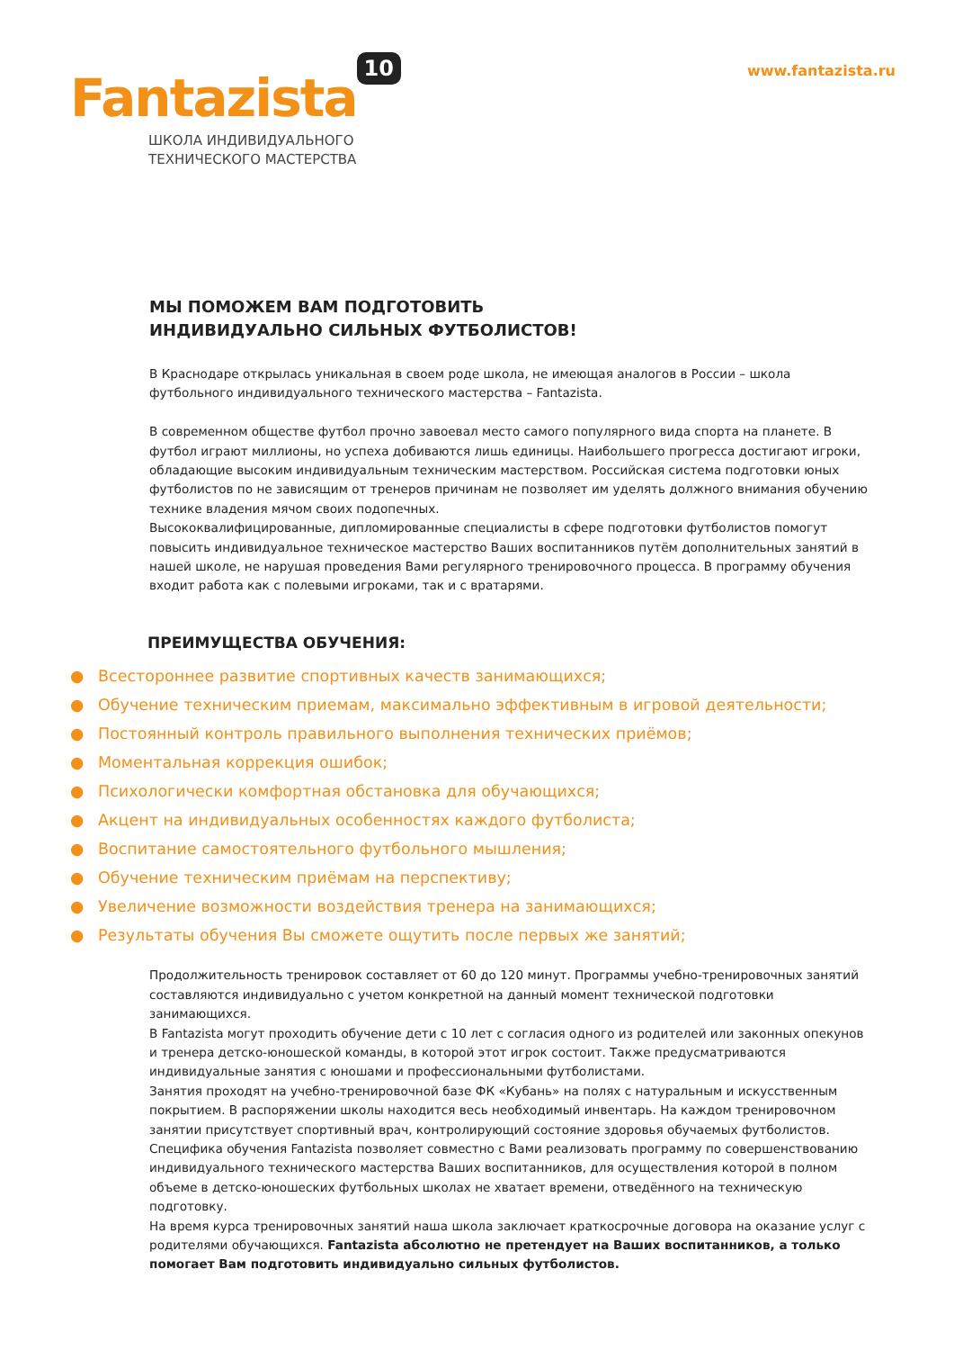Fantazista 10
ШКОЛА ИНДИВИДУАЛЬНОГО
ТЕХНИЧЕСКОГО МАСТЕРСТВА
www.fantazista.ru
МЫ ПОМОЖЕМ ВАМ ПОДГОТОВИТЬ
ИНДИВИДУАЛЬНО СИЛЬНЫХ ФУТБОЛИСТОВ!
В Краснодаре открылась уникальная в своем роде школа, не имеющая аналогов в России – школа футбольного индивидуального технического мастерства – Fantazista.
В современном обществе футбол прочно завоевал место самого популярного вида спорта на планете. В футбол играют миллионы, но успеха добиваются лишь единицы. Наибольшего прогресса достигают игроки, обладающие высоким индивидуальным техническим мастерством. Российская система подготовки юных футболистов по не зависящим от тренеров причинам не позволяет им уделять должного внимания обучению технике владения мячом своих подопечных.
Высококвалифицированные, дипломированные специалисты в сфере подготовки футболистов помогут повысить индивидуальное техническое мастерство Ваших воспитанников путём дополнительных занятий в нашей школе, не нарушая проведения Вами регулярного тренировочного процесса. В программу обучения входит работа как с полевыми игроками, так и с вратарями.
ПРЕИМУЩЕСТВА ОБУЧЕНИЯ:
● Всестороннее развитие спортивных качеств занимающихся;
● Обучение техническим приемам, максимально эффективным в игровой деятельности;
● Постоянный контроль правильного выполнения технических приёмов;
● Моментальная коррекция ошибок;
● Психологически комфортная обстановка для обучающихся;
● Акцент на индивидуальных особенностях каждого футболиста;
● Воспитание самостоятельного футбольного мышления;
● Обучение техническим приёмам на перспективу;
● Увеличение возможности воздействия тренера на занимающихся;
● Результаты обучения Вы сможете ощутить после первых же занятий;
Продолжительность тренировок составляет от 60 до 120 минут. Программы учебно-тренировочных занятий составляются индивидуально с учетом конкретной на данный момент технической подготовки занимающихся.
В Fantazista могут проходить обучение дети с 10 лет с согласия одного из родителей или законных опекунов и тренера детско-юношеской команды, в которой этот игрок состоит. Также предусматриваются индивидуальные занятия с юношами и профессиональными футболистами.
Занятия проходят на учебно-тренировочной базе ФК «Кубань» на полях с натуральным и искусственным покрытием. В распоряжении школы находится весь необходимый инвентарь. На каждом тренировочном занятии присутствует спортивный врач, контролирующий состояние здоровья обучаемых футболистов.
Специфика обучения Fantazista позволяет совместно с Вами реализовать программу по совершенствованию индивидуального технического мастерства Ваших воспитанников, для осуществления которой в полном объеме в детско-юношеских футбольных школах не хватает времени, отведённого на техническую подготовку.
На время курса тренировочных занятий наша школа заключает краткосрочные договора на оказание услуг с родителями обучающихся. Fantazista абсолютно не претендует на Ваших воспитанников, а только помогает Вам подготовить индивидуально сильных футболистов.